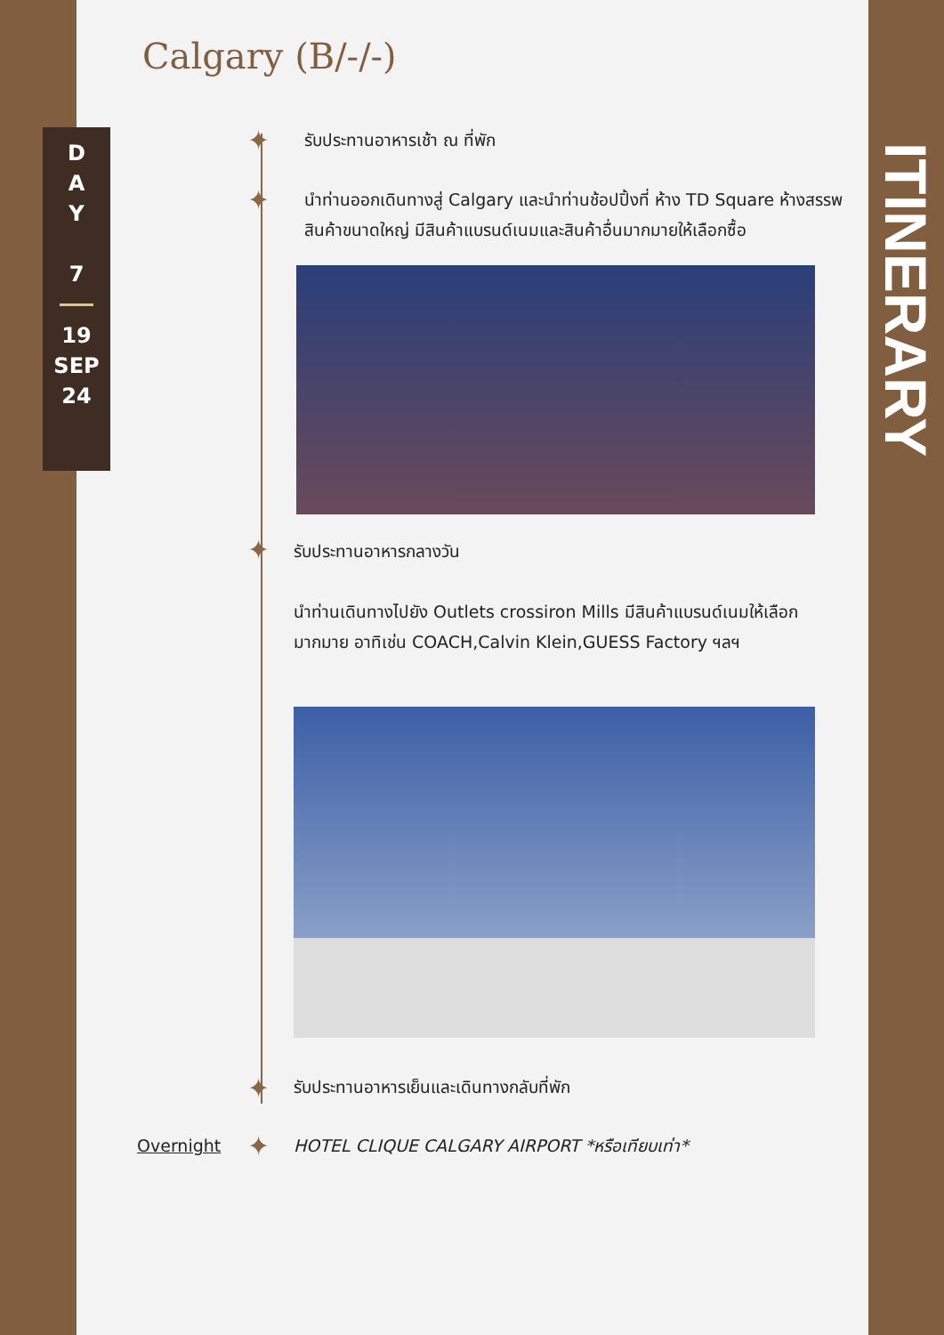Calgary (B/-/-)
D
A
Y
7
19
SEP
24
ITINERARY
✦ รับประทานอาหารเช้า ณ ที่พัก
✦
นำท่านออกเดินทางสู่ Calgary และนำท่านช้อปปิ้งที่ ห้าง TD Square ห้างสรรพสินค้าขนาดใหญ่ มีสินค้าแบรนด์เนมและสินค้าอื่นมากมายให้เลือกซื้อ
✦ รับประทานอาหารกลางวัน
นำท่านเดินทางไปยัง Outlets crossiron Mills มีสินค้าแบรนด์เนมให้เลือกมากมาย อาทิเช่น COACH,Calvin Klein,GUESS Factory ฯลฯ
✦ รับประทานอาหารเย็นและเดินทางกลับที่พัก
Overnight
✦ HOTEL CLIQUE CALGARY AIRPORT *หรือเทียบเท่า*